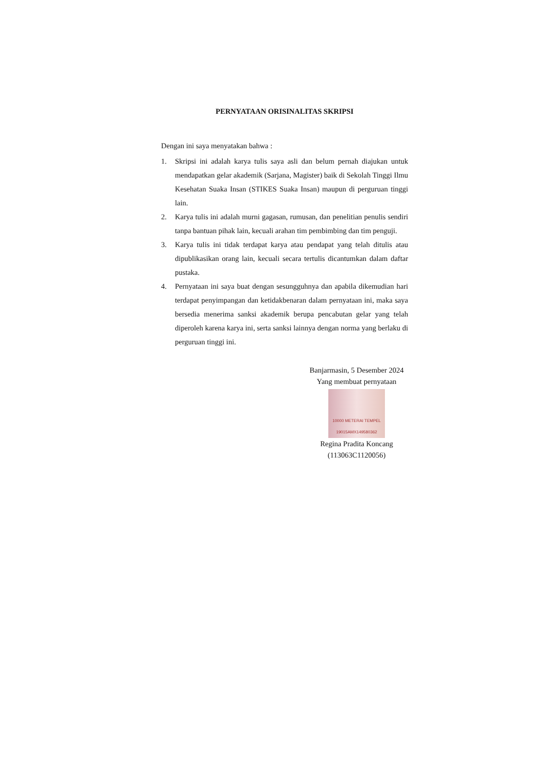PERNYATAAN ORISINALITAS SKRIPSI
Dengan ini saya menyatakan bahwa :
1. Skripsi ini adalah karya tulis saya asli dan belum pernah diajukan untuk mendapatkan gelar akademik (Sarjana, Magister) baik di Sekolah Tinggi Ilmu Kesehatan Suaka Insan (STIKES Suaka Insan) maupun di perguruan tinggi lain.
2. Karya tulis ini adalah murni gagasan, rumusan, dan penelitian penulis sendiri tanpa bantuan pihak lain, kecuali arahan tim pembimbing dan tim penguji.
3. Karya tulis ini tidak terdapat karya atau pendapat yang telah ditulis atau dipublikasikan orang lain, kecuali secara tertulis dicantumkan dalam daftar pustaka.
4. Pernyataan ini saya buat dengan sesungguhnya dan apabila dikemudian hari terdapat penyimpangan dan ketidakbenaran dalam pernyataan ini, maka saya bersedia menerima sanksi akademik berupa pencabutan gelar yang telah diperoleh karena karya ini, serta sanksi lainnya dengan norma yang berlaku di perguruan tinggi ini.
Banjarmasin, 5 Desember 2024
Yang membuat pernyataan
10000 METERAI TEMPEL 19015AMX149580362
Regina Pradita Koncang
(113063C1120056)